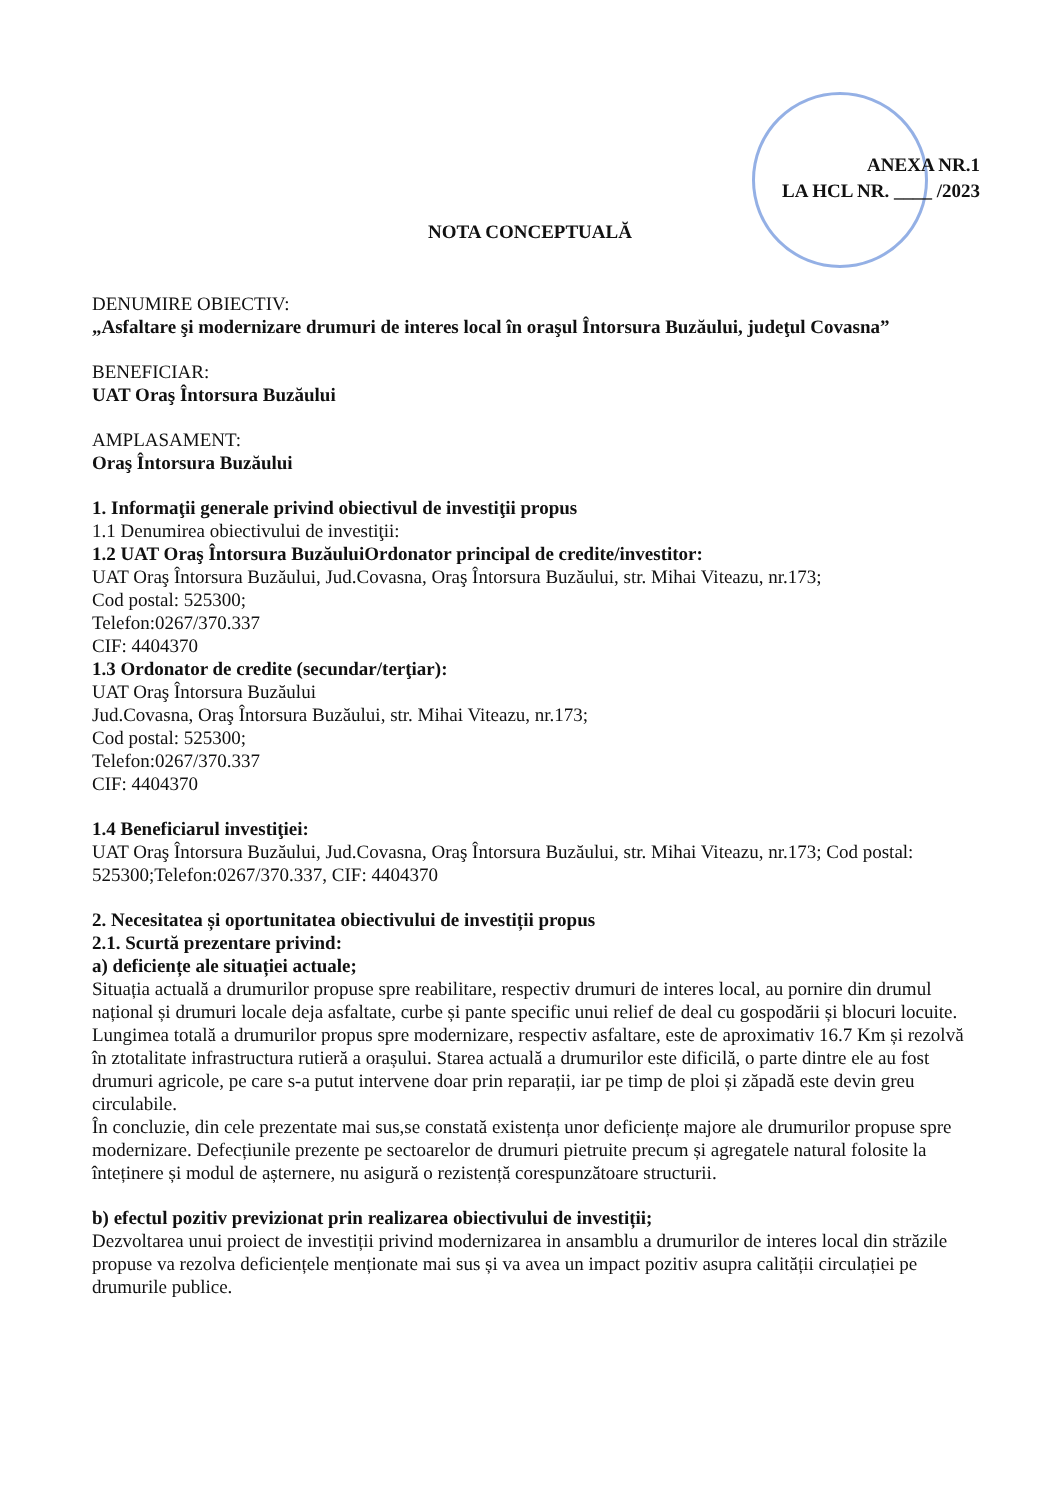ANEXA NR.1
LA HCL NR. ____ /2023
NOTA CONCEPTUALĂ
DENUMIRE OBIECTIV:
„Asfaltare şi modernizare drumuri de interes local în oraşul Întorsura Buzăului, judeţul Covasna”
BENEFICIAR:
UAT Oraş Întorsura Buzăului
AMPLASAMENT:
Oraş Întorsura Buzăului
1. Informaţii generale privind obiectivul de investiţii propus
1.1 Denumirea obiectivului de investiţii:
1.2 UAT Oraş Întorsura BuzăuluiOrdonator principal de credite/investitor:
UAT Oraş Întorsura Buzăului, Jud.Covasna, Oraş Întorsura Buzăului, str. Mihai Viteazu, nr.173;
Cod postal: 525300;
Telefon:0267/370.337
CIF: 4404370
1.3 Ordonator de credite (secundar/terţiar):
UAT Oraş Întorsura Buzăului
Jud.Covasna, Oraş Întorsura Buzăului, str. Mihai Viteazu, nr.173;
Cod postal: 525300;
Telefon:0267/370.337
CIF: 4404370
1.4 Beneficiarul investiţiei:
UAT Oraş Întorsura Buzăului, Jud.Covasna, Oraş Întorsura Buzăului, str. Mihai Viteazu, nr.173; Cod postal: 525300;Telefon:0267/370.337, CIF: 4404370
2. Necesitatea și oportunitatea obiectivului de investiții propus
2.1. Scurtă prezentare privind:
a) deficiențe ale situației actuale;
Situația actuală a drumurilor propuse spre reabilitare, respectiv drumuri de interes local, au pornire din drumul național și drumuri locale deja asfaltate, curbe și pante specific unui relief de deal cu gospodării și blocuri locuite. Lungimea totală a drumurilor propus spre modernizare, respectiv asfaltare, este de aproximativ 16.7 Km și rezolvă în ztotalitate infrastructura rutieră a orașului. Starea actuală a drumurilor este dificilă, o parte dintre ele au fost drumuri agricole, pe care s-a putut intervene doar prin reparații, iar pe timp de ploi și zăpadă este devin greu circulabile.
În concluzie, din cele prezentate mai sus,se constată existența unor deficiențe majore ale drumurilor propuse spre modernizare. Defecțiunile prezente pe sectoarelor de drumuri pietruite precum și agregatele natural folosite la înteținere și modul de așternere, nu asigură o rezistență corespunzătoare structurii.
b) efectul pozitiv previzionat prin realizarea obiectivului de investiții;
Dezvoltarea unui proiect de investiții privind modernizarea in ansamblu a drumurilor de interes local din străzile propuse va rezolva deficiențele menționate mai sus și va avea un impact pozitiv asupra calității circulației pe drumurile publice.